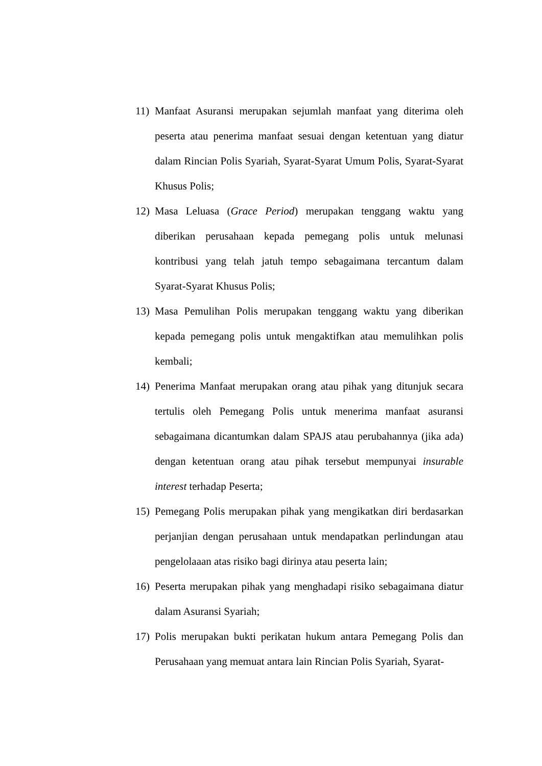11) Manfaat Asuransi merupakan sejumlah manfaat yang diterima oleh peserta atau penerima manfaat sesuai dengan ketentuan yang diatur dalam Rincian Polis Syariah, Syarat-Syarat Umum Polis, Syarat-Syarat Khusus Polis;
12) Masa Leluasa (Grace Period) merupakan tenggang waktu yang diberikan perusahaan kepada pemegang polis untuk melunasi kontribusi yang telah jatuh tempo sebagaimana tercantum dalam Syarat-Syarat Khusus Polis;
13) Masa Pemulihan Polis merupakan tenggang waktu yang diberikan kepada pemegang polis untuk mengaktifkan atau memulihkan polis kembali;
14) Penerima Manfaat merupakan orang atau pihak yang ditunjuk secara tertulis oleh Pemegang Polis untuk menerima manfaat asuransi sebagaimana dicantumkan dalam SPAJS atau perubahannya (jika ada) dengan ketentuan orang atau pihak tersebut mempunyai insurable interest terhadap Peserta;
15) Pemegang Polis merupakan pihak yang mengikatkan diri berdasarkan perjanjian dengan perusahaan untuk mendapatkan perlindungan atau pengelolaaan atas risiko bagi dirinya atau peserta lain;
16) Peserta merupakan pihak yang menghadapi risiko sebagaimana diatur dalam Asuransi Syariah;
17) Polis merupakan bukti perikatan hukum antara Pemegang Polis dan Perusahaan yang memuat antara lain Rincian Polis Syariah, Syarat-